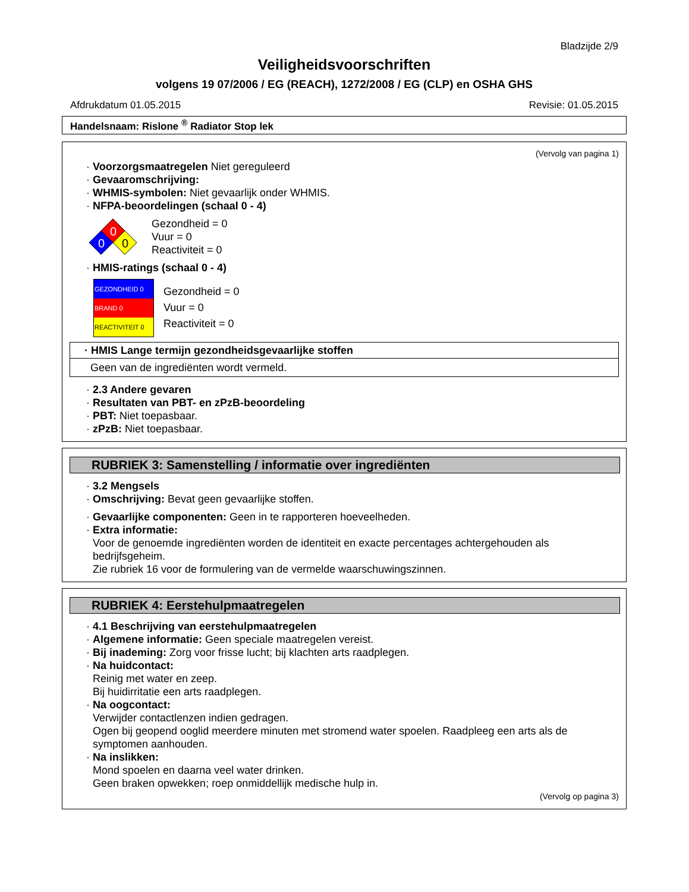Bladzijde 2/9
Veiligheidsvoorschriften
volgens 19 07/2006 / EG (REACH), 1272/2008 / EG (CLP) en OSHA GHS
Afdrukdatum 01.05.2015 Revisie: 01.05.2015
Handelsnaam: Rislone <sup>®</sup> Radiator Stop lek
(Vervolg van pagina 1)
· Voorzorgsmaatregelen Niet gereguleerd
· Gevaaromschrijving:
· WHMIS-symbolen: Niet gevaarlijk onder WHMIS.
· NFPA-beoordelingen (schaal 0 - 4)
0
0
0
Gezondheid = 0
Vuur = 0
Reactiviteit = 0
· HMIS-ratings (schaal 0 - 4)
GEZONDHEID 0
BRAND 0
REACTIVITEIT 0
Gezondheid = 0
Vuur = 0
Reactiviteit = 0
| · HMIS Lange termijn gezondheidsgevaarlijke stoffen |
| --- |
| Geen van de ingrediënten wordt vermeld. |
· 2.3 Andere gevaren
· Resultaten van PBT- en zPzB-beoordeling
· PBT: Niet toepasbaar.
· zPzB: Niet toepasbaar.
RUBRIEK 3: Samenstelling / informatie over ingrediënten
· 3.2 Mengsels
· Omschrijving: Bevat geen gevaarlijke stoffen.
· Gevaarlijke componenten: Geen in te rapporteren hoeveelheden.
· Extra informatie:
Voor de genoemde ingrediënten worden de identiteit en exacte percentages achtergehouden als bedrijfsgeheim.
Zie rubriek 16 voor de formulering van de vermelde waarschuwingszinnen.
RUBRIEK 4: Eerstehulpmaatregelen
· 4.1 Beschrijving van eerstehulpmaatregelen
· Algemene informatie: Geen speciale maatregelen vereist.
· Bij inademing: Zorg voor frisse lucht; bij klachten arts raadplegen.
· Na huidcontact:
Reinig met water en zeep.
Bij huidirritatie een arts raadplegen.
· Na oogcontact:
Verwijder contactlenzen indien gedragen.
Ogen bij geopend ooglid meerdere minuten met stromend water spoelen. Raadpleeg een arts als de symptomen aanhouden.
· Na inslikken:
Mond spoelen en daarna veel water drinken.
Geen braken opwekken; roep onmiddellijk medische hulp in.
(Vervolg op pagina 3)